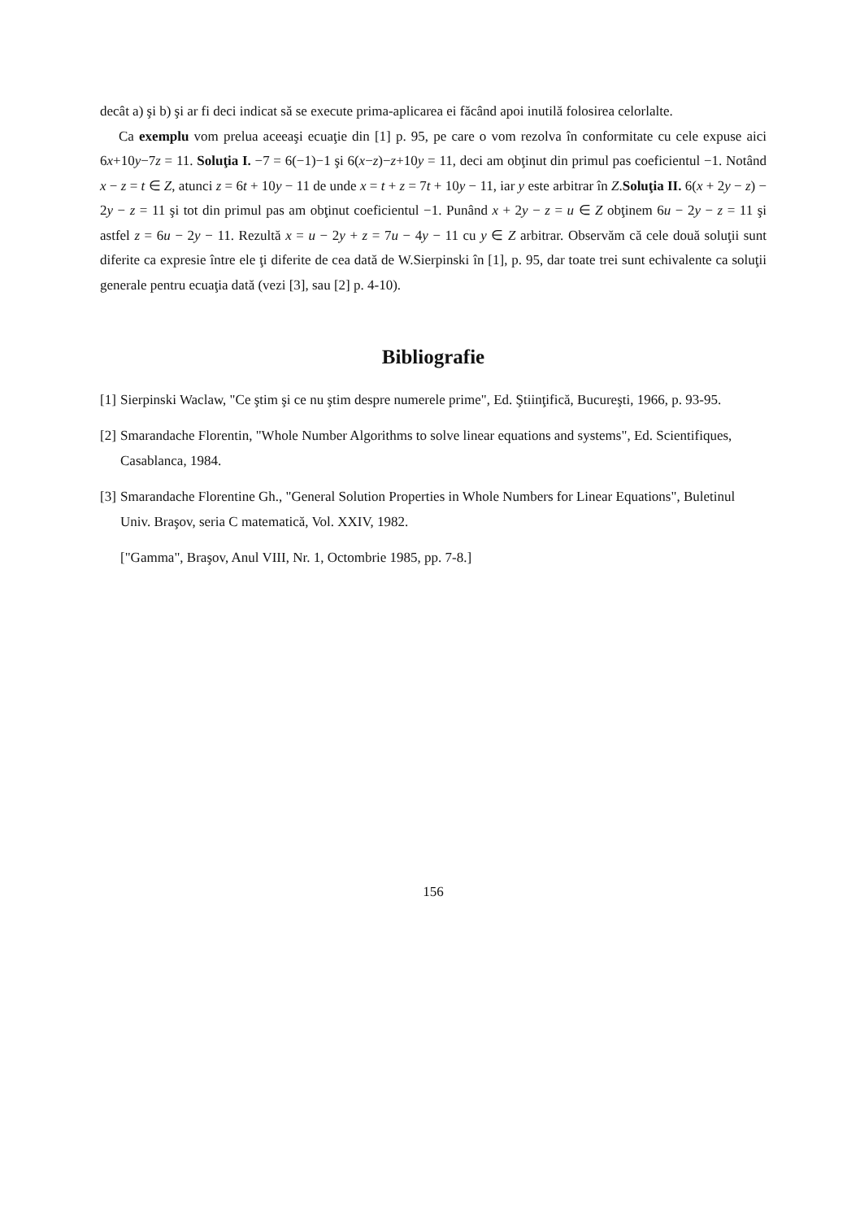decât a) şi b) şi ar fi deci indicat să se execute prima-aplicarea ei făcând apoi inutilă folosirea celorlalte.
Ca exemplu vom prelua aceeaşi ecuaţie din [1] p. 95, pe care o vom rezolva în conformitate cu cele expuse aici 6x+10y−7z = 11. Soluţia I. −7 = 6(−1)−1 şi 6(x−z)−z+10y = 11, deci am obţinut din primul pas coeficientul −1. Notând x − z = t ∈ Z, atunci z = 6t + 10y − 11 de unde x = t + z = 7t + 10y − 11, iar y este arbitrar în Z.Soluţia II. 6(x + 2y − z) − 2y − z = 11 şi tot din primul pas am obţinut coeficientul −1. Punând x + 2y − z = u ∈ Z obţinem 6u − 2y − z = 11 şi astfel z = 6u − 2y − 11. Rezultă x = u − 2y + z = 7u − 4y − 11 cu y ∈ Z arbitrar. Observăm că cele două soluţii sunt diferite ca expresie între ele ţi diferite de cea dată de W.Sierpinski în [1], p. 95, dar toate trei sunt echivalente ca soluţii generale pentru ecuaţia dată (vezi [3], sau [2] p. 4-10).
Bibliografie
[1] Sierpinski Waclaw, "Ce ştim şi ce nu ştim despre numerele prime", Ed. Ştiinţifică, Bucureşti, 1966, p. 93-95.
[2] Smarandache Florentin, "Whole Number Algorithms to solve linear equations and systems", Ed. Scientifiques, Casablanca, 1984.
[3] Smarandache Florentine Gh., "General Solution Properties in Whole Numbers for Linear Equations", Buletinul Univ. Braşov, seria C matematică, Vol. XXIV, 1982.
["Gamma", Braşov, Anul VIII, Nr. 1, Octombrie 1985, pp. 7-8.]
156